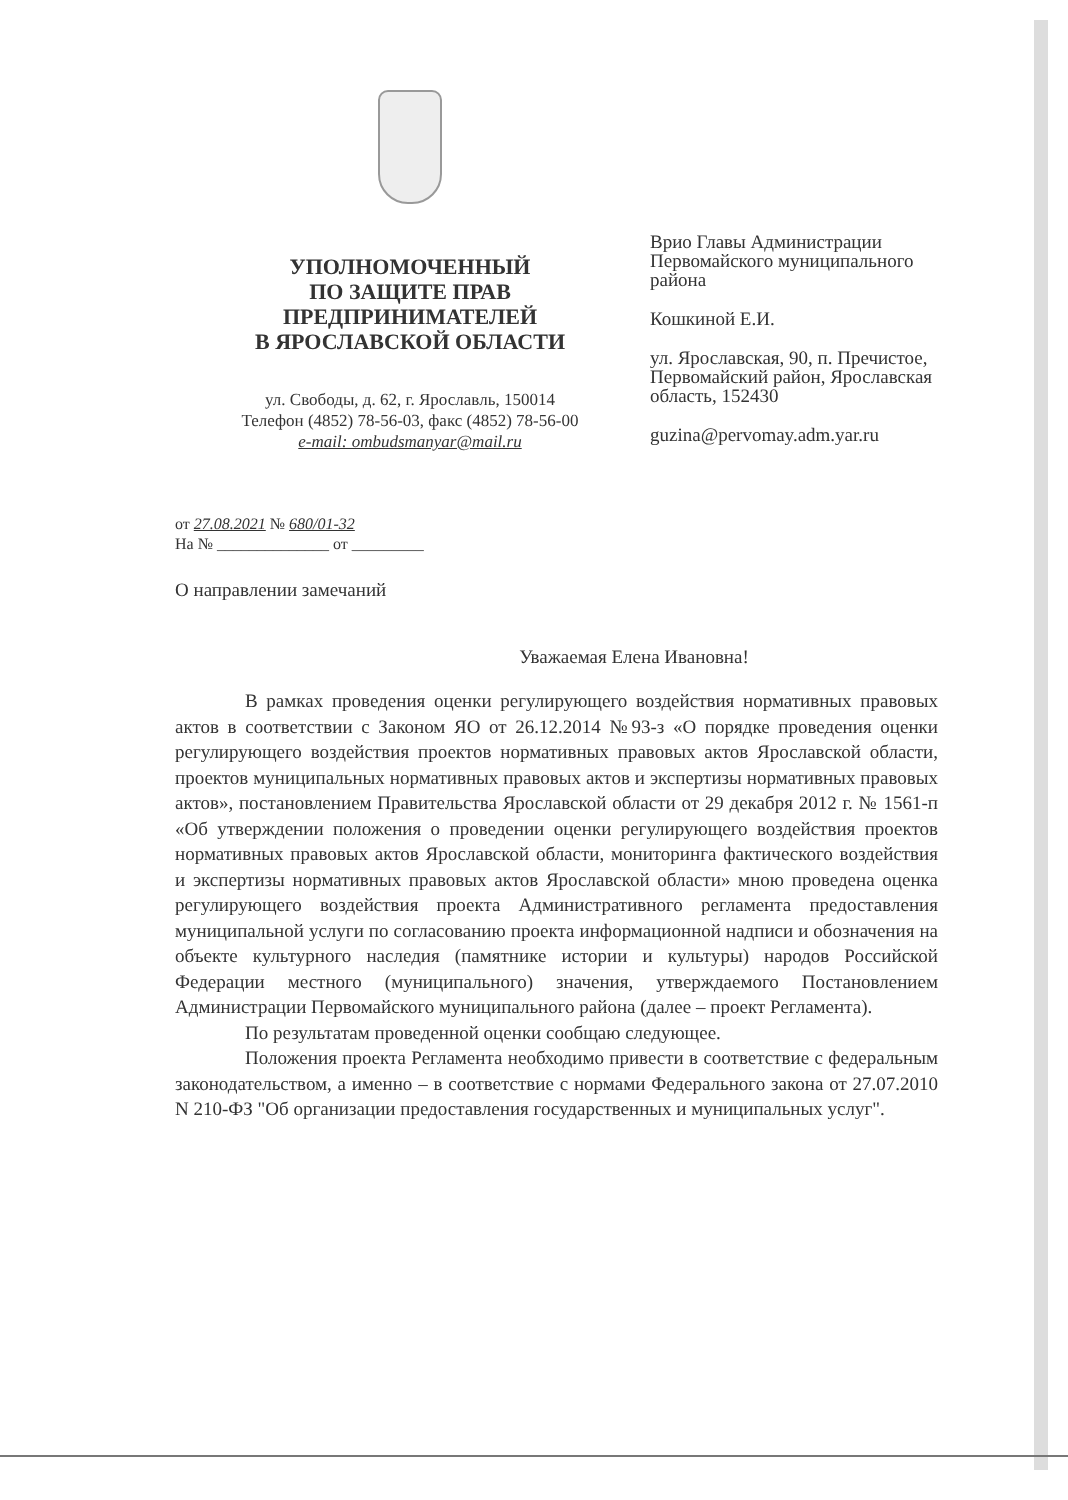УПОЛНОМОЧЕННЫЙ
ПО ЗАЩИТЕ ПРАВ
ПРЕДПРИНИМАТЕЛЕЙ
В ЯРОСЛАВСКОЙ ОБЛАСТИ
ул. Свободы, д. 62, г. Ярославль, 150014
Телефон (4852) 78-56-03, факс (4852) 78-56-00
e-mail: ombudsmanyar@mail.ru
Врио Главы Администрации Первомайского муниципального района
Кошкиной Е.И.
ул. Ярославская, 90, п. Пречистое, Первомайский район, Ярославская область, 152430
guzina@pervomay.adm.yar.ru
от 27.08.2021 № 680/01-32
На № ______________ от _________
О направлении замечаний
Уважаемая Елена Ивановна!
В рамках проведения оценки регулирующего воздействия нормативных правовых актов в соответствии с Законом ЯО от 26.12.2014 №93-з «О порядке проведения оценки регулирующего воздействия проектов нормативных правовых актов Ярославской области, проектов муниципальных нормативных правовых актов и экспертизы нормативных правовых актов», постановлением Правительства Ярославской области от 29 декабря 2012 г. № 1561-п «Об утверждении положения о проведении оценки регулирующего воздействия проектов нормативных правовых актов Ярославской области, мониторинга фактического воздействия и экспертизы нормативных правовых актов Ярославской области» мною проведена оценка регулирующего воздействия проекта Административного регламента предоставления муниципальной услуги по согласованию проекта информационной надписи и обозначения на объекте культурного наследия (памятнике истории и культуры) народов Российской Федерации местного (муниципального) значения, утверждаемого Постановлением Администрации Первомайского муниципального района (далее – проект Регламента).
По результатам проведенной оценки сообщаю следующее.
Положения проекта Регламента необходимо привести в соответствие с федеральным законодательством, а именно – в соответствие с нормами Федерального закона от 27.07.2010 N 210-ФЗ "Об организации предоставления государственных и муниципальных услуг".